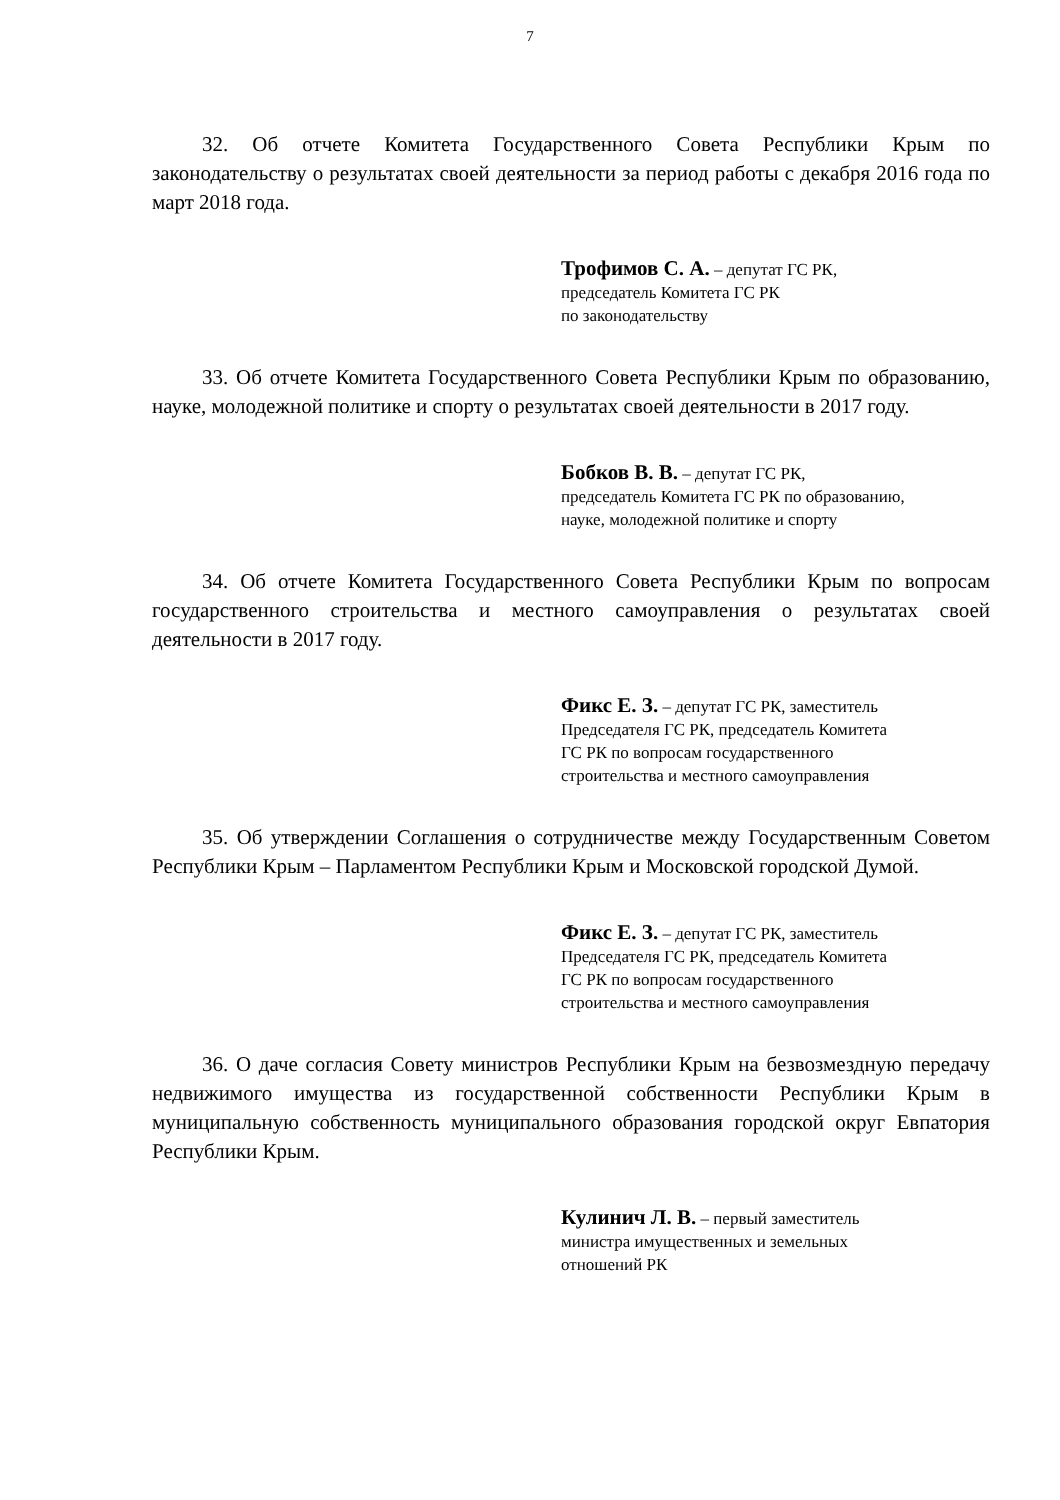7
32. Об отчете Комитета Государственного Совета Республики Крым по законодательству о результатах своей деятельности за период работы с декабря 2016 года по март 2018 года.
Трофимов С. А. – депутат ГС РК,
председатель Комитета ГС РК
по законодательству
33. Об отчете Комитета Государственного Совета Республики Крым по образованию, науке, молодежной политике и спорту о результатах своей деятельности в 2017 году.
Бобков В. В. – депутат ГС РК,
председатель Комитета ГС РК по образованию,
науке, молодежной политике и спорту
34. Об отчете Комитета Государственного Совета Республики Крым по вопросам государственного строительства и местного самоуправления о результатах своей деятельности в 2017 году.
Фикс Е. З. – депутат ГС РК, заместитель
Председателя ГС РК, председатель Комитета
ГС РК по вопросам государственного
строительства и местного самоуправления
35. Об утверждении Соглашения о сотрудничестве между Государственным Советом Республики Крым – Парламентом Республики Крым и Московской городской Думой.
Фикс Е. З. – депутат ГС РК, заместитель
Председателя ГС РК, председатель Комитета
ГС РК по вопросам государственного
строительства и местного самоуправления
36. О даче согласия Совету министров Республики Крым на безвозмездную передачу недвижимого имущества из государственной собственности Республики Крым в муниципальную собственность муниципального образования городской округ Евпатория Республики Крым.
Кулинич Л. В. – первый заместитель
министра имущественных и земельных
отношений РК